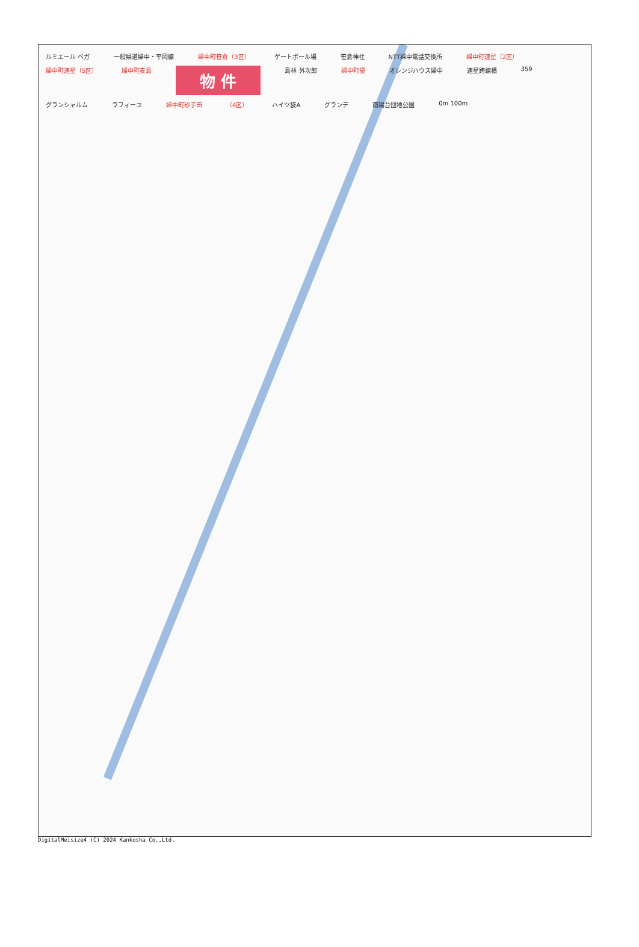ルミエール ベガ 一般県道婦中・平岡線 婦中町笹倉（3区） ゲートボール場 笹倉神社 NTT婦中電話交換所 婦中町速星（2区） 婦中町速星（5区） 婦中町麦島 物 件 島林 外次郎 婦中町袋 オレンジハウス婦中 速星跨線橋 359 グランシャルム ラフィーユ 婦中町砂子田 （4区） ハイツ袋A グランデ 南陽台団地公園 0m 100m
DigitalMeisize4 (C) 2024 Kankosha Co.,Ltd.